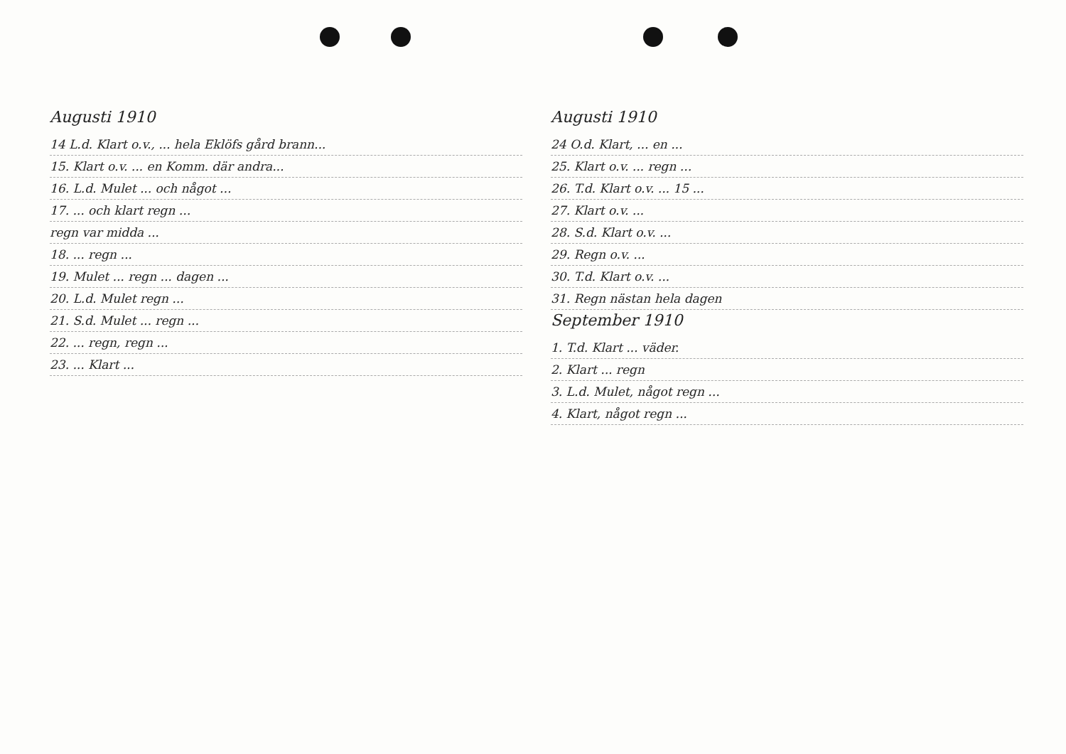Augusti 1910
14 L.d. Klart o.v., ... hela Eklöfs gård brann...
15. Klart o.v. ... en Komm. där andra...
16. L.d. Mulet ... och något ...
17. ... och klart regn ...
regn var midda ...
18. ... regn ...
19. Mulet ... regn ... dagen ...
20. L.d. Mulet regn ...
21. S.d. Mulet ... regn ...
22. ... regn, regn ...
23. ... Klart ...
Augusti 1910
24 O.d. Klart, ... en ...
25. Klart o.v. ... regn ...
26. T.d. Klart o.v. ... 15 ...
27. Klart o.v. ...
28. S.d. Klart o.v. ...
29. Regn o.v. ...
30. T.d. Klart o.v. ...
31. Regn nästan hela dagen
September 1910
1. T.d. Klart ... väder.
2. Klart ... regn
3. L.d. Mulet, något regn ...
4. Klart, något regn ...